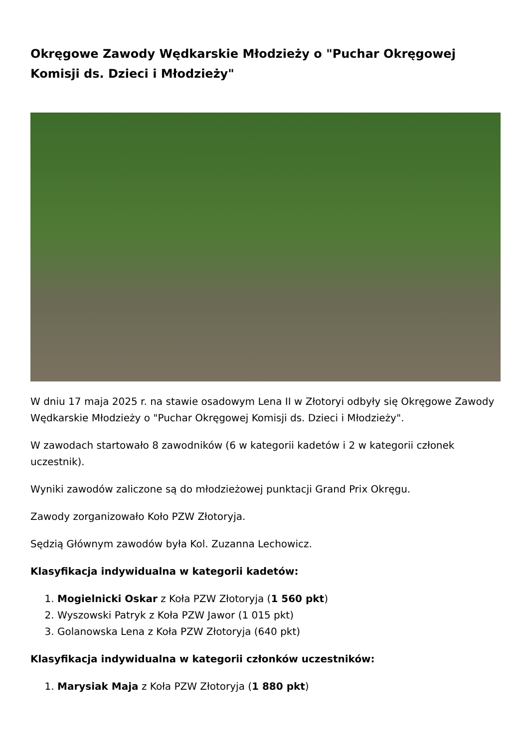Okręgowe Zawody Wędkarskie Młodzieży o "Puchar Okręgowej Komisji ds. Dzieci i Młodzieży"
W dniu 17 maja 2025 r. na stawie osadowym Lena II w Złotoryi odbyły się Okręgowe Zawody Wędkarskie Młodzieży o "Puchar Okręgowej Komisji ds. Dzieci i Młodzieży".
W zawodach startowało 8 zawodników (6 w kategorii kadetów i 2 w kategorii członek uczestnik).
Wyniki zawodów zaliczone są do młodzieżowej punktacji Grand Prix Okręgu.
Zawody zorganizowało Koło PZW Złotoryja.
Sędzią Głównym zawodów była Kol. Zuzanna Lechowicz.
Klasyfikacja indywidualna w kategorii kadetów:
1. Mogielnicki Oskar z Koła PZW Złotoryja (1 560 pkt)
2. Wyszowski Patryk z Koła PZW Jawor (1 015 pkt)
3. Golanowska Lena z Koła PZW Złotoryja (640 pkt)
Klasyfikacja indywidualna w kategorii członków uczestników:
1. Marysiak Maja z Koła PZW Złotoryja (1 880 pkt)